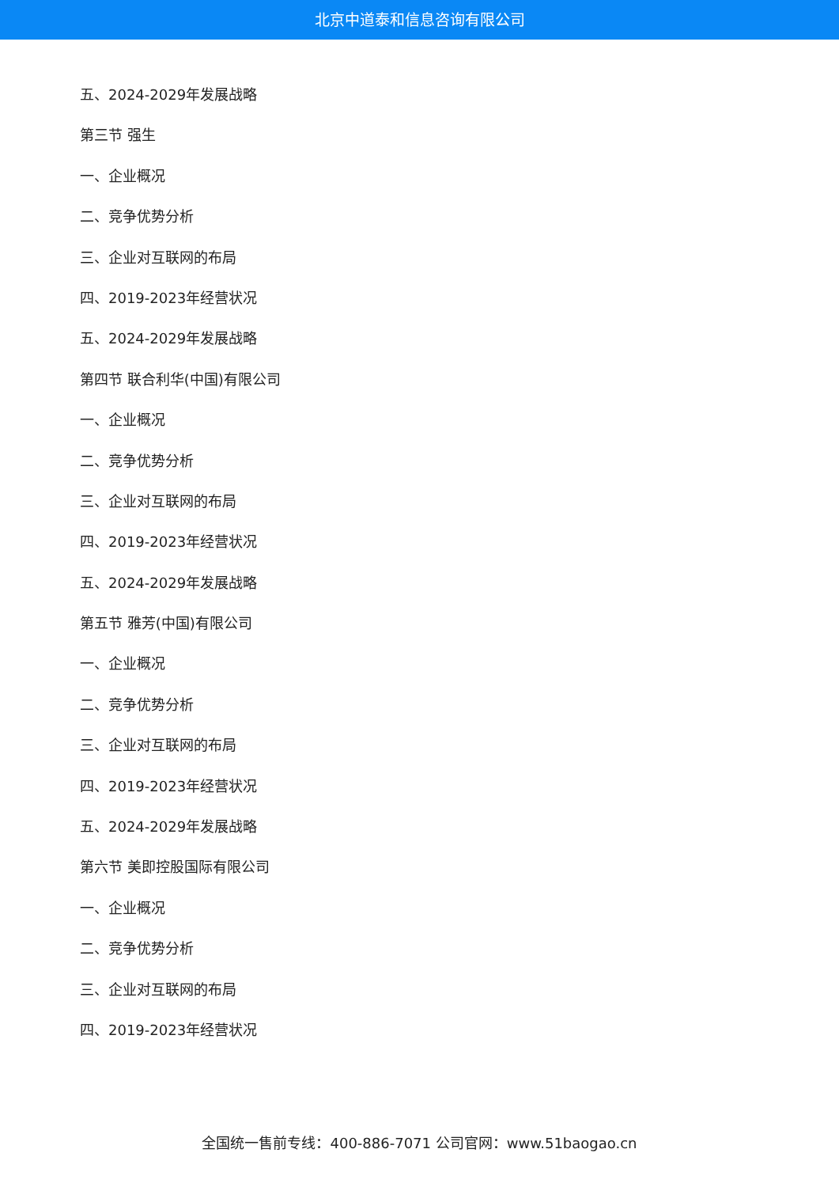北京中道泰和信息咨询有限公司
五、2024-2029年发展战略
第三节 强生
一、企业概况
二、竞争优势分析
三、企业对互联网的布局
四、2019-2023年经营状况
五、2024-2029年发展战略
第四节 联合利华(中国)有限公司
一、企业概况
二、竞争优势分析
三、企业对互联网的布局
四、2019-2023年经营状况
五、2024-2029年发展战略
第五节 雅芳(中国)有限公司
一、企业概况
二、竞争优势分析
三、企业对互联网的布局
四、2019-2023年经营状况
五、2024-2029年发展战略
第六节 美即控股国际有限公司
一、企业概况
二、竞争优势分析
三、企业对互联网的布局
四、2019-2023年经营状况
全国统一售前专线：400-886-7071 公司官网：www.51baogao.cn